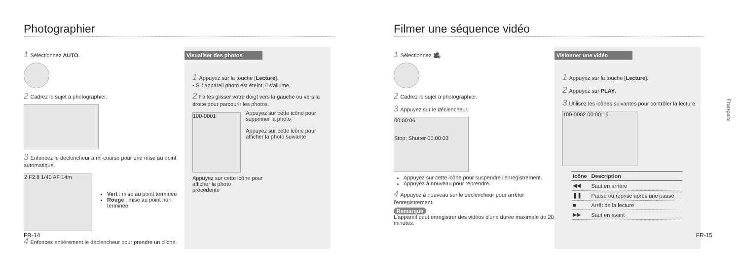Photographier
1 Sélectionnez AUTO.
2 Cadrez le sujet à photographier.
3 Enfoncez le déclencheur à mi-course pour une mise au point automatique.
2 F2.8 1/40 AF 14m
Vert : mise au point terminée
Rouge : mise au point non terminée
4 Enfoncez entièrement le déclencheur pour prendre un cliché.
Visualiser des photos
1 Appuyez sur la touche [Lecture].
▪ Si l'appareil photo est éteint, il s'allume.
2 Faites glisser votre doigt vers la gauche ou vers la droite pour parcourir les photos.
100-0001
Appuyez sur cette icône pour supprimer la photo
Appuyez sur cette icône pour afficher la photo suivante
Appuyez sur cette icône pour
afficher la photo
précédente
FR-14
Filmer une séquence vidéo
1 Sélectionnez 🎥.
2 Cadrez le sujet à photographier.
3 Appuyez sur le déclencheur.
00:00:06
Stop: Shutter 00:00:03
Appuyez sur cette icône pour suspendre l'enregistrement.
Appuyez à nouveau pour reprendre.
4 Appuyez à nouveau sur le déclencheur pour arrêter l'enregistrement.
Remarque
L'appareil peut enregistrer des vidéos d'une durée maximale de 20 minutes.
Visionner une vidéo
1 Appuyez sur la touche [Lecture].
2 Appuyez sur PLAY.
3 Utilisez les icônes suivantes pour contrôler la lecture.
100-0002 00:00:16
| Icône | Description |
| --- | --- |
| ◀◀ | Saut en arrière |
| ❚❚ | Pause ou reprise après une pause |
| ■ | Arrêt de la lecture |
| ▶▶ | Saut en avant |
Français
FR-15